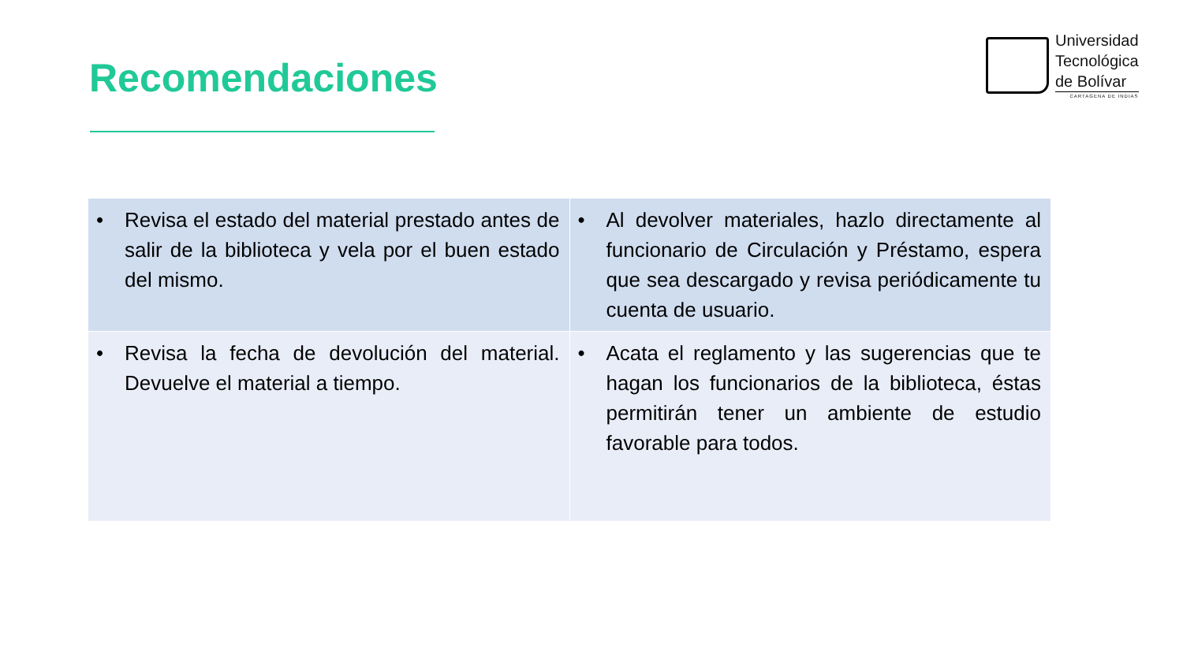Recomendaciones
Universidad
Tecnológica
de Bolívar
CARTAGENA DE INDIAS
| • Revisa el estado del material prestado antes de salir de la biblioteca y vela por el buen estado del mismo. | • Al devolver materiales, hazlo directamente al funcionario de Circulación y Préstamo, espera que sea descargado y revisa periódicamente tu cuenta de usuario. |
| • Revisa la fecha de devolución del material. Devuelve el material a tiempo. | • Acata el reglamento y las sugerencias que te hagan los funcionarios de la biblioteca, éstas permitirán tener un ambiente de estudio favorable para todos. |